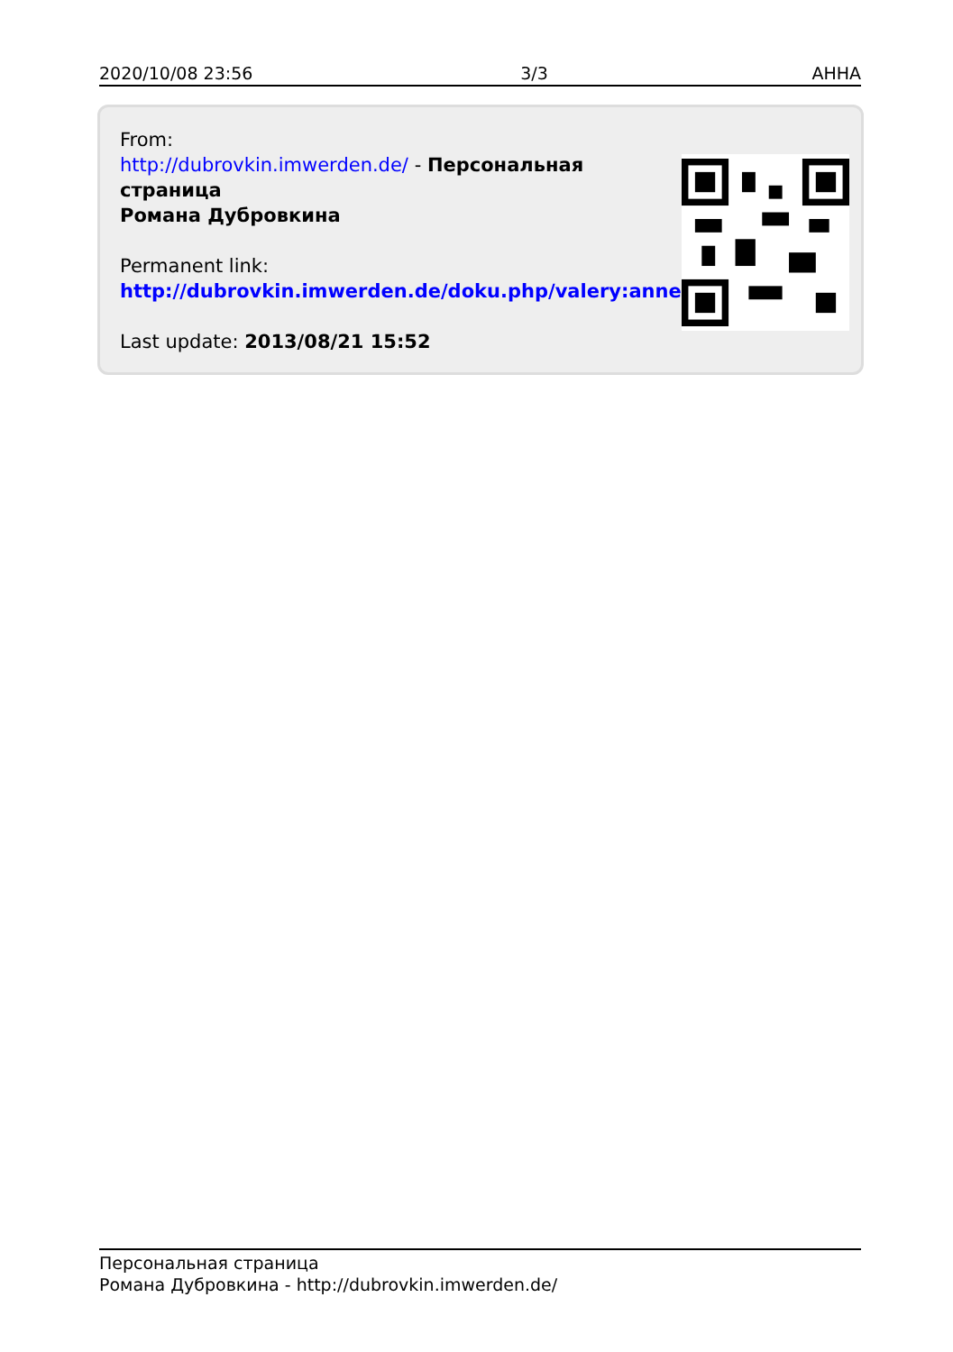2020/10/08 23:56 3/3 АННА
From:
http://dubrovkin.imwerden.de/ - Персональная страница
Романа Дубровкина
Permanent link:
http://dubrovkin.imwerden.de/doku.php/valery:anne
Last update: 2013/08/21 15:52
Персональная страница
Романа Дубровкина - http://dubrovkin.imwerden.de/